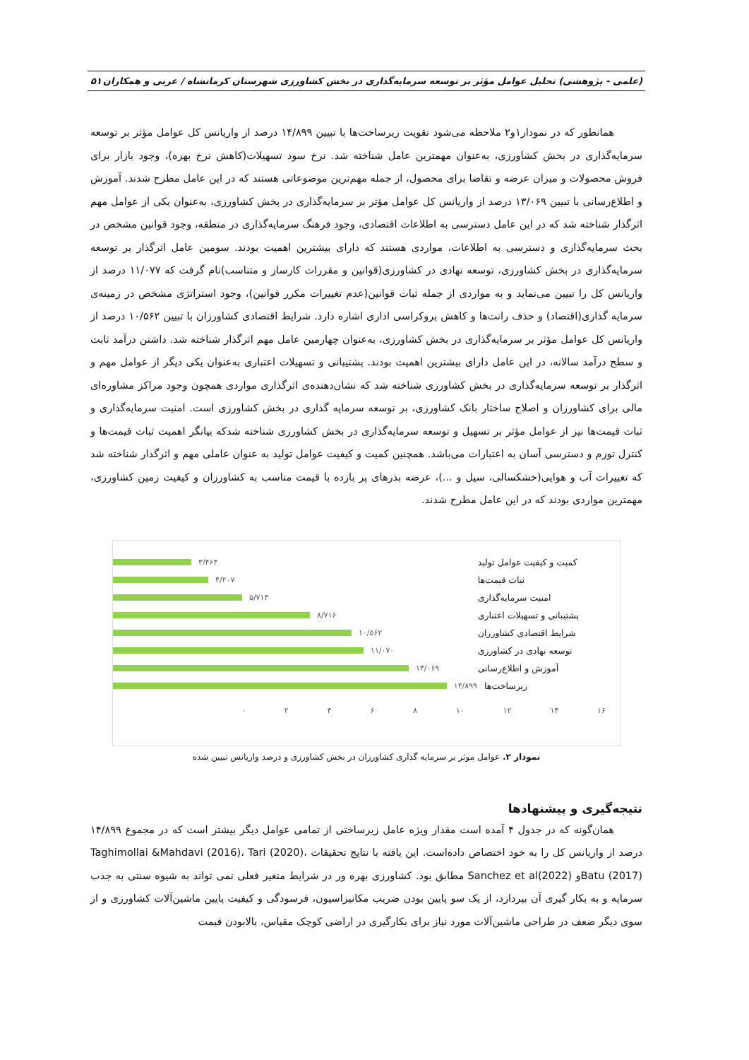(علمی - پژوهشی) تحلیل عوامل مؤثر بر توسعه سرمایه‌گذاری در بخش کشاورزی شهرستان کرمانشاه / عربی و همکاران ۵۱
همانطور که در نمودار۱و۲ ملاحظه می‌شود تقویت زیرساخت‌ها با تبیین ۱۴/۸۹۹ درصد از واریانس کل عوامل مؤثر بر توسعه سرمایه‌گذاری در بخش کشاورزی، به‌عنوان مهمترین عامل شناخته شد. نرخ سود تسهیلات(کاهش نرخ بهره)، وجود بازار برای فروش محصولات و میزان عرضه و تقاضا برای محصول، از جمله مهم‌ترین موضوعاتی هستند که در این عامل مطرح شدند. آموزش و اطلاع‌رسانی با تبیین ۱۳/۰۶۹ درصد از واریانس کل عوامل مؤثر بر سرمایه‌گذاری در بخش کشاورزی، به‌عنوان یکی از عوامل مهم اثرگذار شناخته شد که در این عامل دسترسی به اطلاعات اقتصادی، وجود فرهنگ سرمایه‌گذاری در منطقه، وجود قوانین مشخص در بحث سرمایه‌گذاری و دسترسی به اطلاعات، مواردی هستند که دارای بیشترین اهمیت بودند. سومین عامل اثرگذار بر توسعه سرمایه‌گذاری در بخش کشاورزی، توسعه نهادی در کشاورزی(قوانین و مقررات کارساز و متناسب)نام گرفت که ۱۱/۰۷۷ درصد از واریانس کل را تبیین می‌نماید و به مواردی از جمله ثبات قوانین(عدم تغییرات مکرر قوانین)، وجود استراتژی مشخص در زمینه‌ی سرمایه گذاری(اقتصاد) و حذف رانت‌ها و کاهش بروکراسی اداری اشاره دارد. شرایط اقتصادی کشاورزان با تبیین ۱۰/۵۶۲ درصد از واریانس کل عوامل مؤثر بر سرمایه‌گذاری در بخش کشاورزی، به‌عنوان چهارمین عامل مهم اثرگذار شناخته شد. داشتن درآمد ثابت و سطح درآمد سالانه، در این عامل دارای بیشترین اهمیت بودند. پشتیبانی و تسهیلات اعتباری به‌عنوان یکی دیگر از عوامل مهم و اثرگذار بر توسعه سرمایه‌گذاری در بخش کشاورزی شناخته شد که نشان‌دهنده‌ی اثرگذاری مواردی همچون وجود مراکز مشاوره‌ای مالی برای کشاورزان و اصلاح ساختار بانک کشاورزی، بر توسعه سرمایه گذاری در بخش کشاورزی است. امنیت سرمایه‌گذاری و ثبات قیمت‌ها نیز از عوامل مؤثر بر تسهیل و توسعه سرمایه‌گذاری در بخش کشاورزی شناخته شدکه بیانگر اهمیت ثبات قیمت‌ها و کنترل تورم و دسترسی آسان به اعتبارات می‌باشد. همچنین کمیت و کیفیت عوامل تولید به عنوان عاملی مهم و اثرگذار شناخته شد که تغییرات آب و هوایی(خشکسالی، سیل و ...)، عرضه بذرهای پر بازده با قیمت مناسب به کشاورزان و کیفیت زمین کشاورزی، مهمترین مواردی بودند که در این عامل مطرح شدند.
کمیت و کیفیت عوامل تولید ۳/۴۶۴
ثبات قیمت‌ها ۴/۲۰۷
امنیت سرمایه‌گذاری ۵/۷۱۳
پشتیبانی و تسهیلات اعتباری ۸/۷۱۶
شرایط اقتصادی کشاورزان ۱۰/۵۶۲
توسعه نهادی در کشاورزی ۱۱/۰۷۰
آموزش و اطلاع‌رسانی ۱۳/۰۶۹
زیرساخت‌ها ۱۴/۸۹۹
۰ ۲ ۴ ۶ ۸ ۱۰ ۱۲ ۱۴ ۱۶
نمودار ۲. عوامل موثر بر سرمایه گذاری کشاورزان در بخش کشاورزی و درصد واریانس تبیین شده
نتیجه‌گیری و پیشنهادها
همان‌گونه که در جدول ۴ آمده است مقدار ویژه عامل زیرساختی از تمامی عوامل دیگر بیشتر است که در مجموع ۱۴/۸۹۹ درصد از واریانس کل را به خود اختصاص داده‌است. این یافته با نتایج تحقیقات Taghimollai &Mahdavi (2016)، Tari (2020)، Batu (2017)و Sanchez et al(2022) مطابق بود. کشاورزی بهره ور در شرایط متغیر فعلی نمی تواند به شیوه سنتی به جذب سرمایه و به بکار گیری آن بپردازد، از یک سو پایین بودن ضریب مکانیزاسیون، فرسودگی و کیفیت پایین ماشین‌آلات کشاورزی و از سوی دیگر ضعف در طراحی ماشین‌آلات مورد نیاز برای بکارگیری در اراضی کوچک مقیاس، بالابودن قیمت